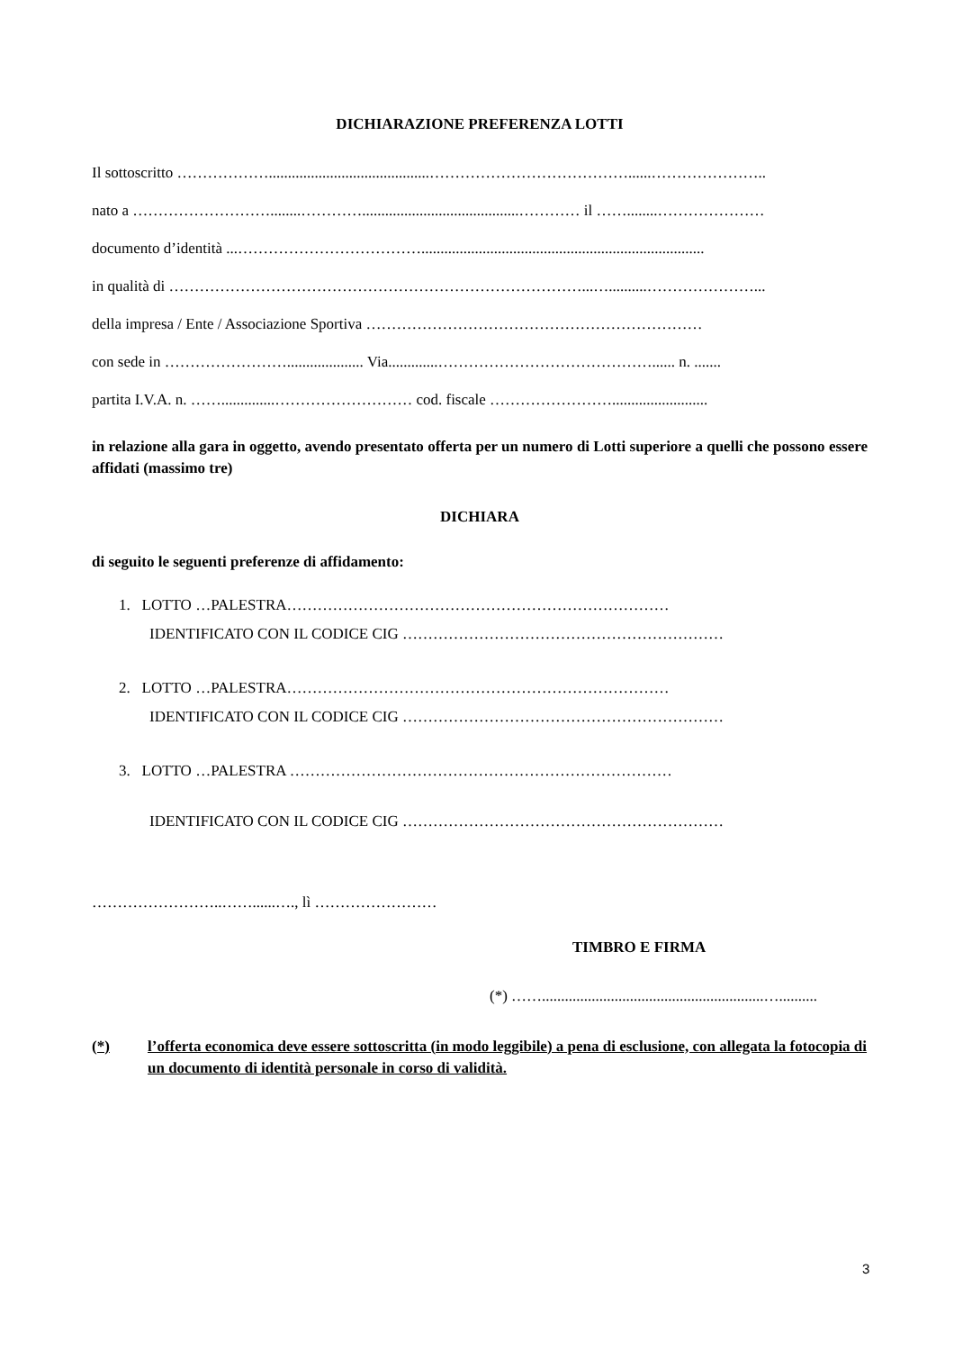DICHIARAZIONE PREFERENZA LOTTI
Il sottoscritto ………………..........................................…………………………………......…………………..
nato a ………………………........………….........................................………… il ……........…………………
documento d’identità ...………………………………..........................................................................
in qualità di ………………………………………………………………………...…..........…………………...
della impresa / Ente / Associazione Sportiva …………………………………………………………
con sede in …………………….................... Via.............……………………………………...... n. .......
partita I.V.A. n. ……..............……………………… cod. fiscale …………………….........................
in relazione alla gara in oggetto, avendo presentato offerta per un numero di Lotti superiore a quelli che possono essere affidati (massimo tre)
DICHIARA
di seguito le seguenti preferenze di affidamento:
1. LOTTO …PALESTRA…………………………………………………………………
IDENTIFICATO CON IL CODICE CIG ………………………………………………………
2. LOTTO …PALESTRA…………………………………………………………………
IDENTIFICATO CON IL CODICE CIG ………………………………………………………
3. LOTTO …PALESTRA …………………………………………………………………
IDENTIFICATO CON IL CODICE CIG ………………………………………………………
……………………..……......…., lì ……………………
TIMBRO E FIRMA
(*) ……..........................................................…..........
(*) l’offerta economica deve essere sottoscritta (in modo leggibile) a pena di esclusione, con allegata la fotocopia di un documento di identità personale in corso di validità.
3